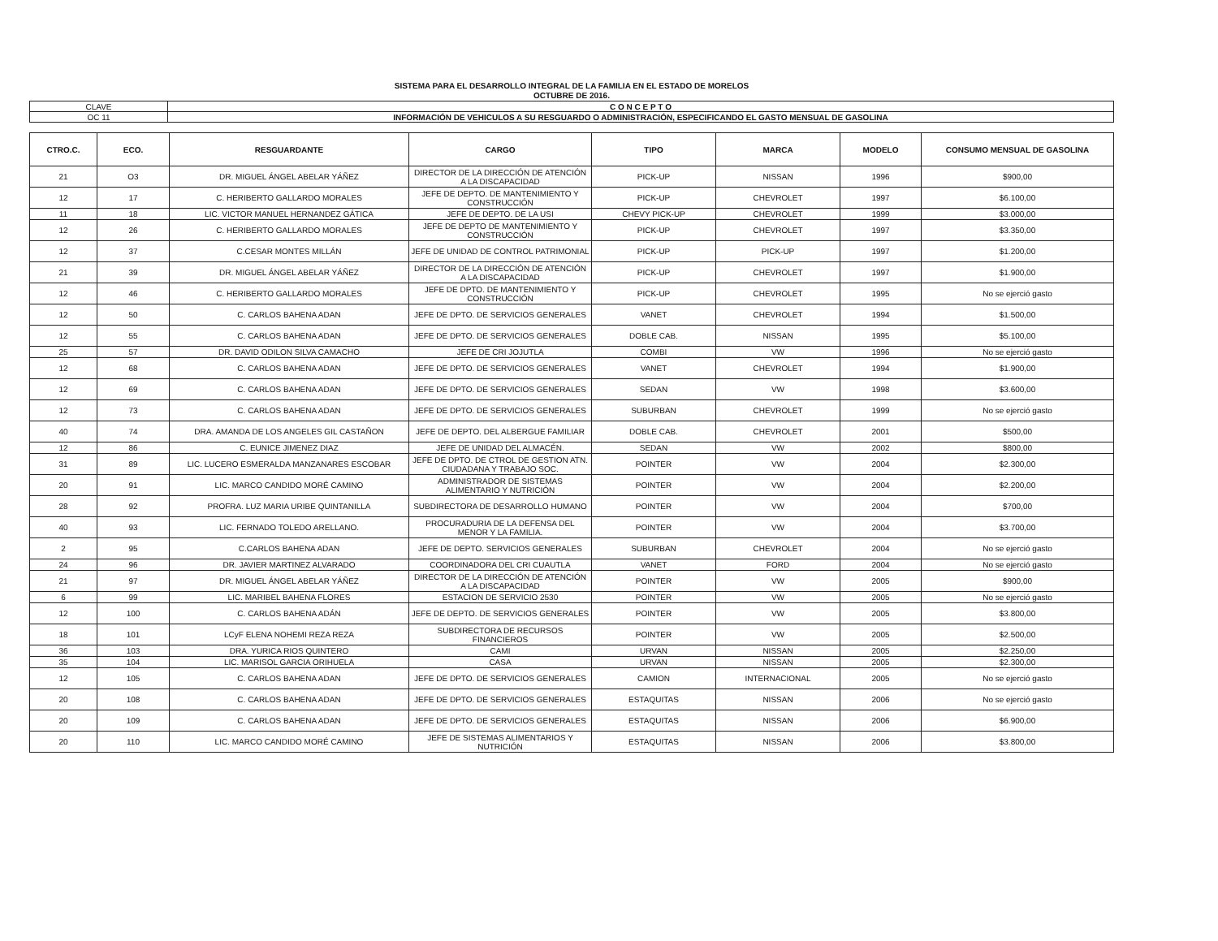SISTEMA PARA EL DESARROLLO INTEGRAL DE LA FAMILIA EN EL ESTADO DE MORELOS
OCTUBRE DE 2016.
| CLAVE | C O N C E P T O |
| OC 11 | INFORMACIÓN DE VEHICULOS A SU RESGUARDO O ADMINISTRACIÓN, ESPECIFICANDO EL GASTO MENSUAL DE GASOLINA |
| CTRO.C. | ECO. | RESGUARDANTE | CARGO | TIPO | MARCA | MODELO | CONSUMO MENSUAL DE GASOLINA |
| --- | --- | --- | --- | --- | --- | --- | --- |
| 21 | O3 | DR. MIGUEL ÁNGEL ABELAR YÁÑEZ | DIRECTOR DE LA DIRECCIÓN DE ATENCIÓN A LA DISCAPACIDAD | PICK-UP | NISSAN | 1996 | $900,00 |
| 12 | 17 | C. HERIBERTO GALLARDO MORALES | JEFE DE DEPTO. DE MANTENIMIENTO Y CONSTRUCCIÓN | PICK-UP | CHEVROLET | 1997 | $6.100,00 |
| 11 | 18 | LIC. VICTOR MANUEL HERNANDEZ GÁTICA | JEFE DE DEPTO. DE LA USI | CHEVY PICK-UP | CHEVROLET | 1999 | $3.000,00 |
| 12 | 26 | C. HERIBERTO GALLARDO MORALES | JEFE DE DEPTO DE MANTENIMIENTO Y CONSTRUCCIÓN | PICK-UP | CHEVROLET | 1997 | $3.350,00 |
| 12 | 37 | C.CESAR MONTES MILLÁN | JEFE DE UNIDAD DE CONTROL PATRIMONIAL | PICK-UP | PICK-UP | 1997 | $1.200,00 |
| 21 | 39 | DR. MIGUEL ÁNGEL ABELAR YÁÑEZ | DIRECTOR DE LA DIRECCIÓN DE ATENCIÓN A LA DISCAPACIDAD | PICK-UP | CHEVROLET | 1997 | $1.900,00 |
| 12 | 46 | C. HERIBERTO GALLARDO MORALES | JEFE DE DPTO. DE MANTENIMIENTO Y CONSTRUCCIÓN | PICK-UP | CHEVROLET | 1995 | No se ejerció gasto |
| 12 | 50 | C. CARLOS BAHENA ADAN | JEFE DE DPTO. DE SERVICIOS GENERALES | VANET | CHEVROLET | 1994 | $1.500,00 |
| 12 | 55 | C. CARLOS BAHENA ADAN | JEFE DE DPTO. DE SERVICIOS GENERALES | DOBLE CAB. | NISSAN | 1995 | $5.100,00 |
| 25 | 57 | DR. DAVID ODILON SILVA CAMACHO | JEFE DE CRI JOJUTLA | COMBI | VW | 1996 | No se ejerció gasto |
| 12 | 68 | C. CARLOS BAHENA ADAN | JEFE DE DPTO. DE SERVICIOS GENERALES | VANET | CHEVROLET | 1994 | $1.900,00 |
| 12 | 69 | C. CARLOS BAHENA ADAN | JEFE DE DPTO. DE SERVICIOS GENERALES | SEDAN | VW | 1998 | $3.600,00 |
| 12 | 73 | C. CARLOS BAHENA ADAN | JEFE DE DPTO. DE SERVICIOS GENERALES | SUBURBAN | CHEVROLET | 1999 | No se ejerció gasto |
| 40 | 74 | DRA. AMANDA DE LOS ANGELES GIL CASTAÑON | JEFE DE DEPTO. DEL ALBERGUE FAMILIAR | DOBLE CAB. | CHEVROLET | 2001 | $500,00 |
| 12 | 86 | C. EUNICE JIMENEZ DIAZ | JEFE DE UNIDAD DEL ALMACÉN. | SEDAN | VW | 2002 | $800,00 |
| 31 | 89 | LIC. LUCERO ESMERALDA MANZANARES ESCOBAR | JEFE DE DPTO. DE CTROL DE GESTION ATN. CIUDADANA Y TRABAJO SOC. | POINTER | VW | 2004 | $2.300,00 |
| 20 | 91 | LIC. MARCO CANDIDO MORÉ CAMINO | ADMINISTRADOR DE SISTEMAS ALIMENTARIO Y NUTRICIÓN | POINTER | VW | 2004 | $2.200,00 |
| 28 | 92 | PROFRA. LUZ MARIA URIBE QUINTANILLA | SUBDIRECTORA DE DESARROLLO HUMANO | POINTER | VW | 2004 | $700,00 |
| 40 | 93 | LIC. FERNADO TOLEDO ARELLANO. | PROCURADURIA DE LA DEFENSA DEL MENOR Y LA FAMILIA. | POINTER | VW | 2004 | $3.700,00 |
| 2 | 95 | C.CARLOS BAHENA ADAN | JEFE DE DEPTO. SERVICIOS GENERALES | SUBURBAN | CHEVROLET | 2004 | No se ejerció gasto |
| 24 | 96 | DR. JAVIER MARTINEZ ALVARADO | COORDINADORA DEL CRI CUAUTLA | VANET | FORD | 2004 | No se ejerció gasto |
| 21 | 97 | DR. MIGUEL ÁNGEL ABELAR YÁÑEZ | DIRECTOR DE LA DIRECCIÓN DE ATENCIÓN A LA DISCAPACIDAD | POINTER | VW | 2005 | $900,00 |
| 6 | 99 | LIC. MARIBEL BAHENA FLORES | ESTACION DE SERVICIO 2530 | POINTER | VW | 2005 | No se ejerció gasto |
| 12 | 100 | C. CARLOS BAHENA ADÁN | JEFE DE DEPTO. DE SERVICIOS GENERALES | POINTER | VW | 2005 | $3.800,00 |
| 18 | 101 | LCyF ELENA NOHEMI REZA REZA | SUBDIRECTORA DE RECURSOS FINANCIEROS | POINTER | VW | 2005 | $2.500,00 |
| 36 | 103 | DRA. YURICA RIOS QUINTERO | CAMI | URVAN | NISSAN | 2005 | $2.250,00 |
| 35 | 104 | LIC. MARISOL GARCIA ORIHUELA | CASA | URVAN | NISSAN | 2005 | $2.300,00 |
| 12 | 105 | C. CARLOS BAHENA ADAN | JEFE DE DPTO. DE SERVICIOS GENERALES | CAMION | INTERNACIONAL | 2005 | No se ejerció gasto |
| 20 | 108 | C. CARLOS BAHENA ADAN | JEFE DE DPTO. DE SERVICIOS GENERALES | ESTAQUITAS | NISSAN | 2006 | No se ejerció gasto |
| 20 | 109 | C. CARLOS BAHENA ADAN | JEFE DE DPTO. DE SERVICIOS GENERALES | ESTAQUITAS | NISSAN | 2006 | $6.900,00 |
| 20 | 110 | LIC. MARCO CANDIDO MORÉ CAMINO | JEFE DE SISTEMAS ALIMENTARIOS Y NUTRICIÓN | ESTAQUITAS | NISSAN | 2006 | $3.800,00 |